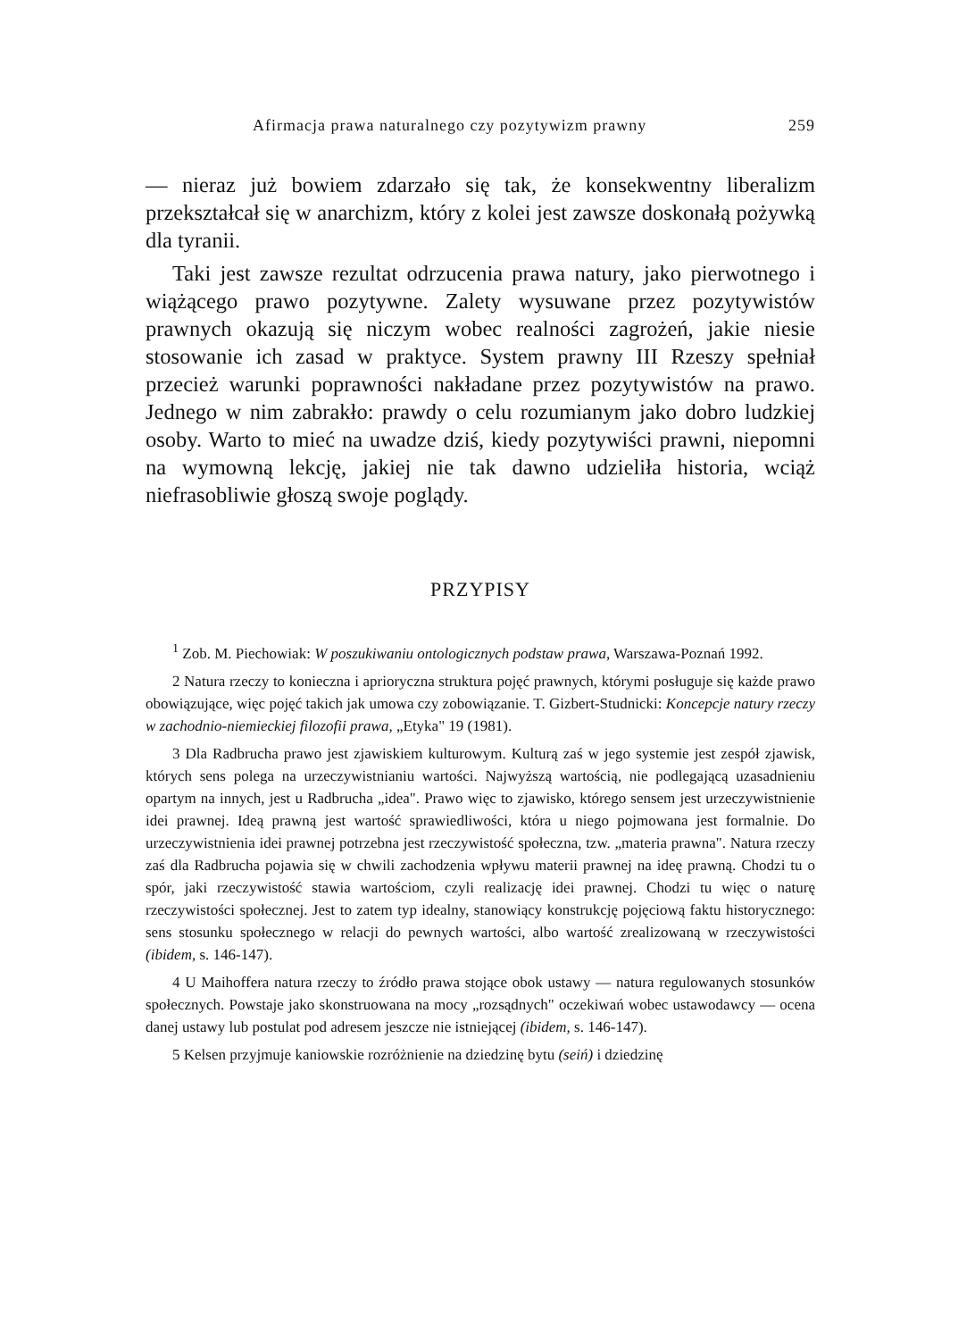Afirmacja prawa naturalnego czy pozytywizm prawny 259
— nieraz już bowiem zdarzało się tak, że konsekwentny liberalizm przekształcał się w anarchizm, który z kolei jest zawsze doskonałą pożywką dla tyranii.
Taki jest zawsze rezultat odrzucenia prawa natury, jako pierwotnego i wiążącego prawo pozytywne. Zalety wysuwane przez pozytywistów prawnych okazują się niczym wobec realności zagrożeń, jakie niesie stosowanie ich zasad w praktyce. System prawny III Rzeszy spełniał przecież warunki poprawności nakładane przez pozytywistów na prawo. Jednego w nim zabrakło: prawdy o celu rozumianym jako dobro ludzkiej osoby. Warto to mieć na uwadze dziś, kiedy pozytywiści prawni, niepomni na wymowną lekcję, jakiej nie tak dawno udzieliła historia, wciąż niefrasobliwie głoszą swoje poglądy.
PRZYPISY
<sup>1</sup> Zob. M. Piechowiak: W poszukiwaniu ontologicznych podstaw prawa, Warszawa-Poznań 1992.
2 Natura rzeczy to konieczna i aprioryczna struktura pojęć prawnych, którymi posługuje się każde prawo obowiązujące, więc pojęć takich jak umowa czy zobowiązanie. T. Gizbert-Studnicki: Koncepcje natury rzeczy w zachodnio-niemieckiej filozofii prawa, „Etyka" 19 (1981).
3 Dla Radbrucha prawo jest zjawiskiem kulturowym. Kulturą zaś w jego systemie jest zespół zjawisk, których sens polega na urzeczywistnianiu wartości. Najwyższą wartością, nie podlegającą uzasadnieniu opartym na innych, jest u Radbrucha „idea". Prawo więc to zjawisko, którego sensem jest urzeczywistnienie idei prawnej. Ideą prawną jest wartość sprawiedliwości, która u niego pojmowana jest formalnie. Do urzeczywistnienia idei prawnej potrzebna jest rzeczywistość społeczna, tzw. „materia prawna". Natura rzeczy zaś dla Radbrucha pojawia się w chwili zachodzenia wpływu materii prawnej na ideę prawną. Chodzi tu o spór, jaki rzeczywistość stawia wartościom, czyli realizację idei prawnej. Chodzi tu więc o naturę rzeczywistości społecznej. Jest to zatem typ idealny, stanowiący konstrukcję pojęciową faktu historycznego: sens stosunku społecznego w relacji do pewnych wartości, albo wartość zrealizowaną w rzeczywistości (ibidem, s. 146-147).
4 U Maihoffera natura rzeczy to źródło prawa stojące obok ustawy — natura regulowanych stosunków społecznych. Powstaje jako skonstruowana na mocy „rozsądnych" oczekiwań wobec ustawodawcy — ocena danej ustawy lub postulat pod adresem jeszcze nie istniejącej (ibidem, s. 146-147).
5 Kelsen przyjmuje kaniowskie rozróżnienie na dziedzinę bytu (seiń) i dziedzinę